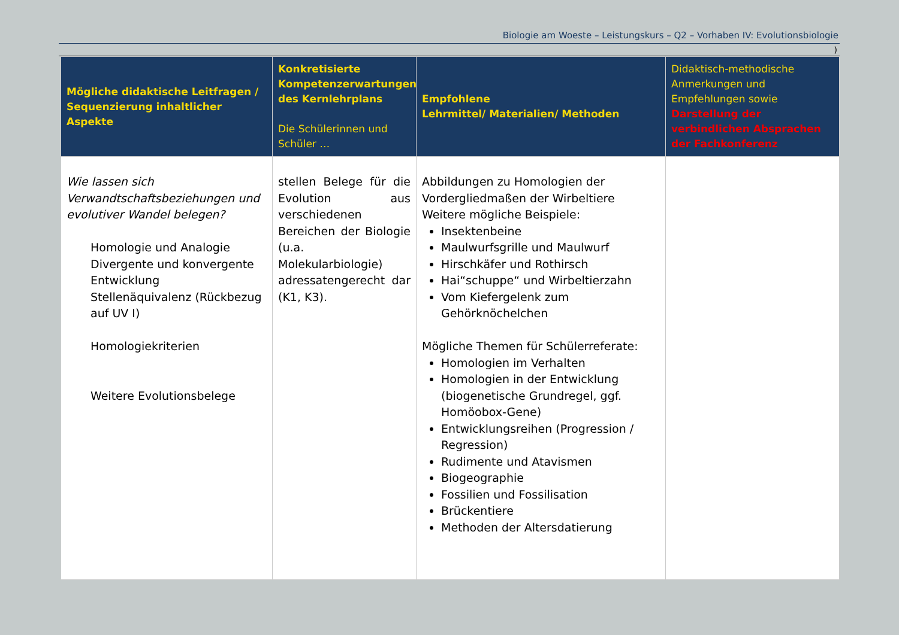Biologie am Woeste – Leistungskurs – Q2 – Vorhaben IV: Evolutionsbiologie
)
| Mögliche didaktische Leitfragen / Sequenzierung inhaltlicher Aspekte | Konkretisierte Kompetenzerwartungen des Kernlehrplans Die Schülerinnen und Schüler … | Empfohlene Lehrmittel/ Materialien/ Methoden | Didaktisch-methodische Anmerkungen und Empfehlungen sowie Darstellung der verbindlichen Absprachen der Fachkonferenz |
| --- | --- | --- | --- |
| Wie lassen sich Verwandtschaftsbeziehungen und evolutiver Wandel belegen? Homologie und Analogie Divergente und konvergente Entwicklung Stellenäquivalenz (Rückbezug auf UV I) Homologiekriterien Weitere Evolutionsbelege | stellen Belege für die Evolution aus verschiedenen Bereichen der Biologie (u.a. Molekularbiologie) adressatengerecht dar (K1, K3). | Abbildungen zu Homologien der Vordergliedmaßen der Wirbeltiere Weitere mögliche Beispiele: Insektenbeine Maulwurfsgrille und Maulwurf Hirschkäfer und Rothirsch Hai“schuppe“ und Wirbeltierzahn Vom Kiefergelenk zum Gehörknöchelchen Mögliche Themen für Schülerreferate: Homologien im Verhalten Homologien in der Entwicklung (biogenetische Grundregel, ggf. Homöobox-Gene) Entwicklungsreihen (Progression / Regression) Rudimente und Atavismen Biogeographie Fossilien und Fossilisation Brückentiere Methoden der Altersdatierung | |